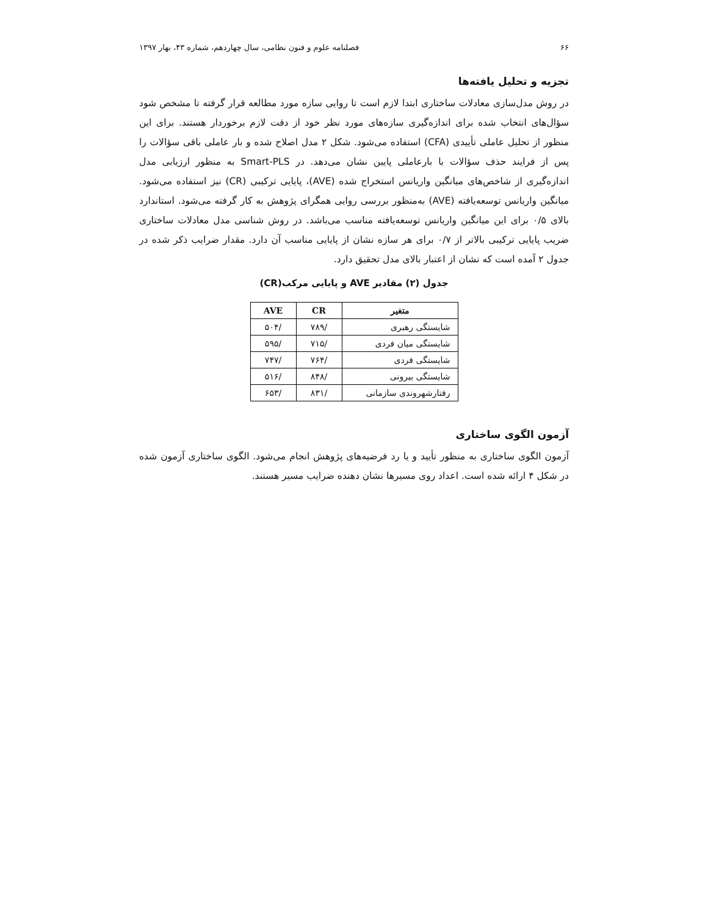۶۶ فصلنامه علوم و فنون نظامی، سال چهاردهم، شماره ۴۳، بهار ۱۳۹۷
تجزیه و تحلیل یافته‌ها
در روش مدل‌سازی معادلات ساختاری ابتدا لازم است تا روایی سازه مورد مطالعه قرار گرفته تا مشخص شود سؤال‌های انتخاب شده برای اندازه‌گیری سازه‌های مورد نظر خود از دقت لازم برخوردار هستند. برای این منظور از تحلیل عاملی تأییدی (CFA) استفاده می‌شود. شکل ۲ مدل اصلاح شده و بار عاملی باقی سؤالات را پس از فرایند حذف سؤالات با بارعاملی پایین نشان می‌دهد. در Smart-PLS به منظور ارزیابی مدل اندازه‌گیری از شاخص‌های میانگین واریانس استخراج شده (AVE)، پایایی ترکیبی (CR) نیز استفاده می‌شود. میانگین واریانس توسعه‌یافته (AVE) به‌منظور بررسی روایی همگرای پژوهش به کار گرفته می‌شود. استاندارد بالای ۰/۵ برای این میانگین واریانس توسعه‌یافته مناسب می‌باشد. در روش شناسی مدل معادلات ساختاری ضریب پایایی ترکیبی بالاتر از ۰/۷ برای هر سازه نشان از پایایی مناسب آن دارد. مقدار ضرایب ذکر شده در جدول ۲ آمده است که نشان از اعتبار بالای مدل تحقیق دارد.
جدول (۲) مقادیر AVE و پایایی مرکب(CR)
| متغیر | CR | AVE |
| --- | --- | --- |
| شایستگی رهبری | /۷۸۹ | /۵۰۴ |
| شایستگی میان فردی | /۷۱۵ | /۵۹۵ |
| شایستگی فردی | /۷۶۴ | /۷۴۷ |
| شایستگی بیرونی | /۸۴۸ | /۵۱۶ |
| رفتارشهروندی سازمانی | /۸۳۱ | /۶۵۳ |
آزمون الگوی ساختاری
آزمون الگوی ساختاری به منظور تأیید و یا رد فرضیه‌های پژوهش انجام می‌شود. الگوی ساختاری آزمون شده در شکل ۴ ارائه شده است. اعداد روی مسیرها نشان دهنده ضرایب مسیر هستند.